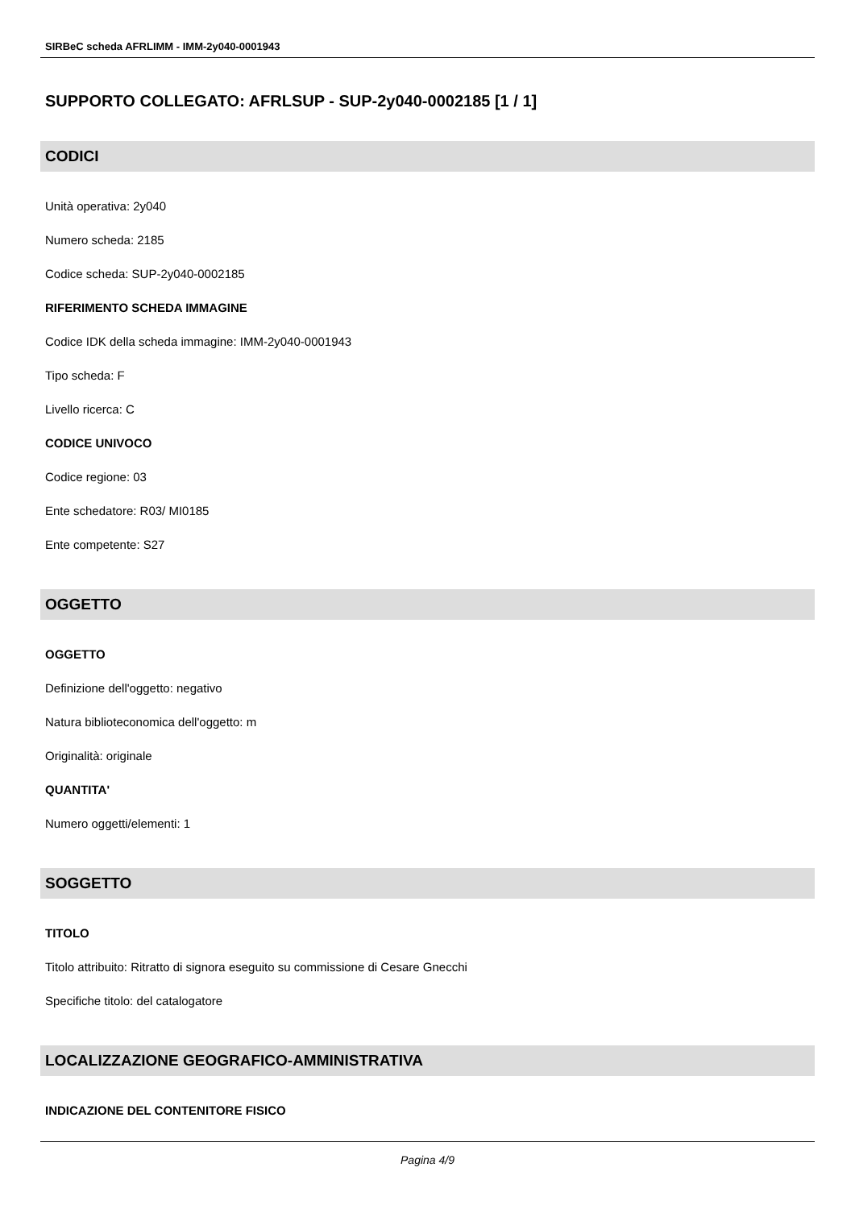SIRBeC scheda AFRLIMM - IMM-2y040-0001943
SUPPORTO COLLEGATO: AFRLSUP - SUP-2y040-0002185 [1 / 1]
CODICI
Unità operativa: 2y040
Numero scheda: 2185
Codice scheda: SUP-2y040-0002185
RIFERIMENTO SCHEDA IMMAGINE
Codice IDK della scheda immagine: IMM-2y040-0001943
Tipo scheda: F
Livello ricerca: C
CODICE UNIVOCO
Codice regione: 03
Ente schedatore: R03/ MI0185
Ente competente: S27
OGGETTO
OGGETTO
Definizione dell'oggetto: negativo
Natura biblioteconomica dell'oggetto: m
Originalità: originale
QUANTITA'
Numero oggetti/elementi: 1
SOGGETTO
TITOLO
Titolo attribuito: Ritratto di signora eseguito su commissione di Cesare Gnecchi
Specifiche titolo: del catalogatore
LOCALIZZAZIONE GEOGRAFICO-AMMINISTRATIVA
INDICAZIONE DEL CONTENITORE FISICO
Pagina 4/9